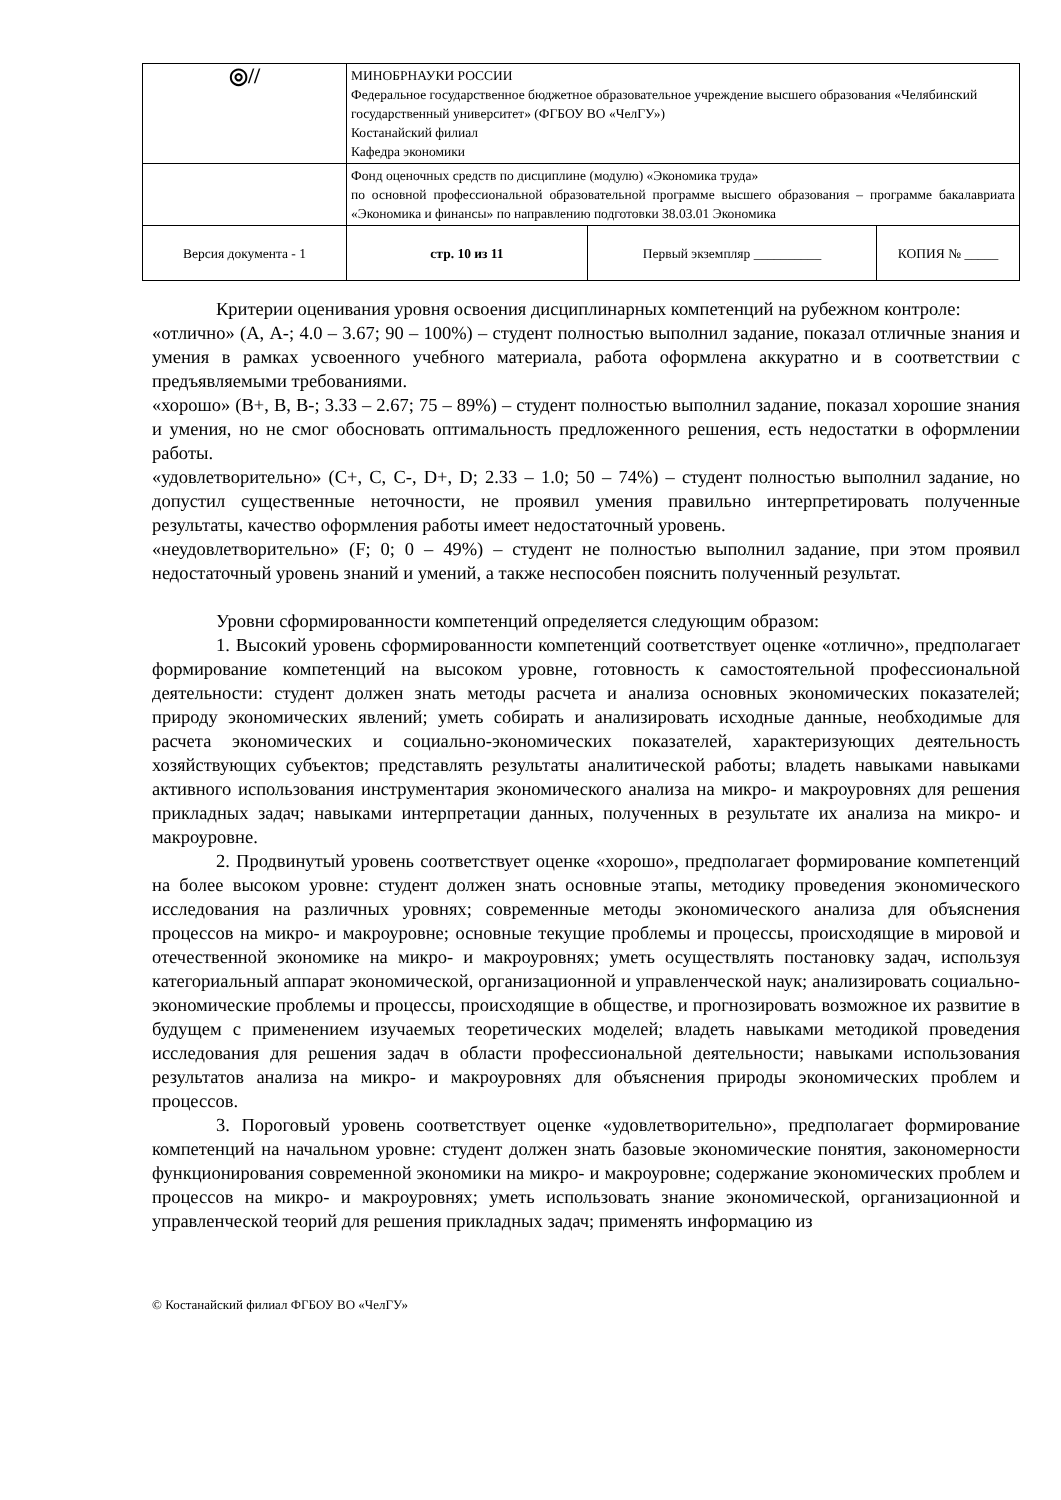| ◎// | МИНОБРНАУКИ РОССИИ Федеральное государственное бюджетное образовательное учреждение высшего образования «Челябинский государственный университет» (ФГБОУ ВО «ЧелГУ») Костанайский филиал Кафедра экономики | | |
| | Фонд оценочных средств по дисциплине (модулю) «Экономика труда» по основной профессиональной образовательной программе высшего образования – программе бакалавриата «Экономика и финансы» по направлению подготовки 38.03.01 Экономика | | |
| Версия документа - 1 | стр. 10 из 11 | Первый экземпляр __________ | КОПИЯ № _____ |
Критерии оценивания уровня освоения дисциплинарных компетенций на рубежном контроле:
«отлично» (А, А-; 4.0 – 3.67; 90 – 100%) – студент полностью выполнил задание, показал отличные знания и умения в рамках усвоенного учебного материала, работа оформлена аккуратно и в соответствии с предъявляемыми требованиями.
«хорошо» (В+, В, В-; 3.33 – 2.67; 75 – 89%) – студент полностью выполнил задание, показал хорошие знания и умения, но не смог обосновать оптимальность предложенного решения, есть недостатки в оформлении работы.
«удовлетворительно» (С+, С, С-, D+, D; 2.33 – 1.0; 50 – 74%) – студент полностью выполнил задание, но допустил существенные неточности, не проявил умения правильно интерпретировать полученные результаты, качество оформления работы имеет недостаточный уровень.
«неудовлетворительно» (F; 0; 0 – 49%) – студент не полностью выполнил задание, при этом проявил недостаточный уровень знаний и умений, а также неспособен пояснить полученный результат.
Уровни сформированности компетенций определяется следующим образом:
1. Высокий уровень сформированности компетенций соответствует оценке «отлично», предполагает формирование компетенций на высоком уровне, готовность к самостоятельной профессиональной деятельности: студент должен знать методы расчета и анализа основных экономических показателей; природу экономических явлений; уметь собирать и анализировать исходные данные, необходимые для расчета экономических и социально-экономических показателей, характеризующих деятельность хозяйствующих субъектов; представлять результаты аналитической работы; владеть навыками навыками активного использования инструментария экономического анализа на микро- и макроуровнях для решения прикладных задач; навыками интерпретации данных, полученных в результате их анализа на микро- и макроуровне.
2. Продвинутый уровень соответствует оценке «хорошо», предполагает формирование компетенций на более высоком уровне: студент должен знать основные этапы, методику проведения экономического исследования на различных уровнях; современные методы экономического анализа для объяснения процессов на микро- и макроуровне; основные текущие проблемы и процессы, происходящие в мировой и отечественной экономике на микро- и макроуровнях; уметь осуществлять постановку задач, используя категориальный аппарат экономической, организационной и управленческой наук; анализировать социально-экономические проблемы и процессы, происходящие в обществе, и прогнозировать возможное их развитие в будущем с применением изучаемых теоретических моделей; владеть навыками методикой проведения исследования для решения задач в области профессиональной деятельности; навыками использования результатов анализа на микро- и макроуровнях для объяснения природы экономических проблем и процессов.
3. Пороговый уровень соответствует оценке «удовлетворительно», предполагает формирование компетенций на начальном уровне: студент должен знать базовые экономические понятия, закономерности функционирования современной экономики на микро- и макроуровне; содержание экономических проблем и процессов на микро- и макроуровнях; уметь использовать знание экономической, организационной и управленческой теорий для решения прикладных задач; применять информацию из
© Костанайский филиал ФГБОУ ВО «ЧелГУ»